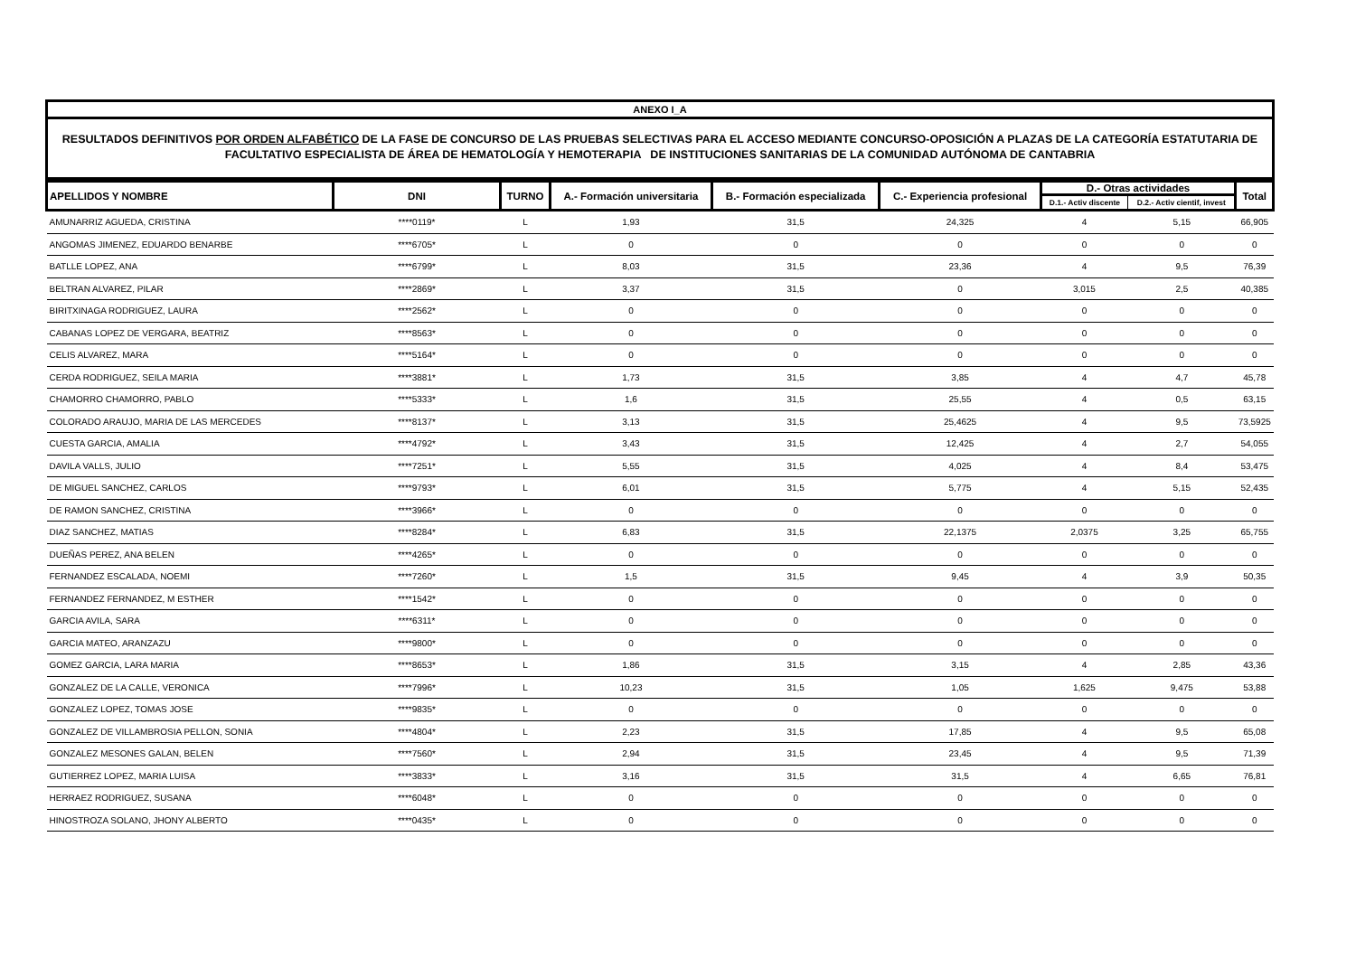ANEXO I_A
RESULTADOS DEFINITIVOS POR ORDEN ALFABÉTICO DE LA FASE DE CONCURSO DE LAS PRUEBAS SELECTIVAS PARA EL ACCESO MEDIANTE CONCURSO-OPOSICIÓN A PLAZAS DE LA CATEGORÍA ESTATUTARIA DE FACULTATIVO ESPECIALISTA DE ÁREA DE HEMATOLOGÍA Y HEMOTERAPIA DE INSTITUCIONES SANITARIAS DE LA COMUNIDAD AUTÓNOMA DE CANTABRIA
| APELLIDOS Y NOMBRE | DNI | TURNO | A.- Formación universitaria | B.- Formación especializada | C.- Experiencia profesional | D.- Otras actividades | | Total |
| --- | --- | --- | --- | --- | --- | --- | --- | --- |
| | | | | | | D.1.- Activ discente | D.2.- Activ cientif, invest | |
| AMUNARRIZ AGUEDA, CRISTINA | ****0119* | L | 1,93 | 31,5 | 24,325 | 4 | 5,15 | 66,905 |
| ANGOMAS JIMENEZ, EDUARDO BENARBE | ****6705* | L | 0 | 0 | 0 | 0 | 0 | 0 |
| BATLLE LOPEZ, ANA | ****6799* | L | 8,03 | 31,5 | 23,36 | 4 | 9,5 | 76,39 |
| BELTRAN ALVAREZ, PILAR | ****2869* | L | 3,37 | 31,5 | 0 | 3,015 | 2,5 | 40,385 |
| BIRITXINAGA RODRIGUEZ, LAURA | ****2562* | L | 0 | 0 | 0 | 0 | 0 | 0 |
| CABANAS LOPEZ DE VERGARA, BEATRIZ | ****8563* | L | 0 | 0 | 0 | 0 | 0 | 0 |
| CELIS ALVAREZ, MARA | ****5164* | L | 0 | 0 | 0 | 0 | 0 | 0 |
| CERDA RODRIGUEZ, SEILA MARIA | ****3881* | L | 1,73 | 31,5 | 3,85 | 4 | 4,7 | 45,78 |
| CHAMORRO CHAMORRO, PABLO | ****5333* | L | 1,6 | 31,5 | 25,55 | 4 | 0,5 | 63,15 |
| COLORADO ARAUJO, MARIA DE LAS MERCEDES | ****8137* | L | 3,13 | 31,5 | 25,4625 | 4 | 9,5 | 73,5925 |
| CUESTA GARCIA, AMALIA | ****4792* | L | 3,43 | 31,5 | 12,425 | 4 | 2,7 | 54,055 |
| DAVILA VALLS, JULIO | ****7251* | L | 5,55 | 31,5 | 4,025 | 4 | 8,4 | 53,475 |
| DE MIGUEL SANCHEZ, CARLOS | ****9793* | L | 6,01 | 31,5 | 5,775 | 4 | 5,15 | 52,435 |
| DE RAMON SANCHEZ, CRISTINA | ****3966* | L | 0 | 0 | 0 | 0 | 0 | 0 |
| DIAZ SANCHEZ, MATIAS | ****8284* | L | 6,83 | 31,5 | 22,1375 | 2,0375 | 3,25 | 65,755 |
| DUEÑAS PEREZ, ANA BELEN | ****4265* | L | 0 | 0 | 0 | 0 | 0 | 0 |
| FERNANDEZ ESCALADA, NOEMI | ****7260* | L | 1,5 | 31,5 | 9,45 | 4 | 3,9 | 50,35 |
| FERNANDEZ FERNANDEZ, M ESTHER | ****1542* | L | 0 | 0 | 0 | 0 | 0 | 0 |
| GARCIA AVILA, SARA | ****6311* | L | 0 | 0 | 0 | 0 | 0 | 0 |
| GARCIA MATEO, ARANZAZU | ****9800* | L | 0 | 0 | 0 | 0 | 0 | 0 |
| GOMEZ GARCIA, LARA MARIA | ****8653* | L | 1,86 | 31,5 | 3,15 | 4 | 2,85 | 43,36 |
| GONZALEZ DE LA CALLE, VERONICA | ****7996* | L | 10,23 | 31,5 | 1,05 | 1,625 | 9,475 | 53,88 |
| GONZALEZ LOPEZ, TOMAS JOSE | ****9835* | L | 0 | 0 | 0 | 0 | 0 | 0 |
| GONZALEZ DE VILLAMBROSIA PELLON, SONIA | ****4804* | L | 2,23 | 31,5 | 17,85 | 4 | 9,5 | 65,08 |
| GONZALEZ MESONES GALAN, BELEN | ****7560* | L | 2,94 | 31,5 | 23,45 | 4 | 9,5 | 71,39 |
| GUTIERREZ LOPEZ, MARIA LUISA | ****3833* | L | 3,16 | 31,5 | 31,5 | 4 | 6,65 | 76,81 |
| HERRAEZ RODRIGUEZ, SUSANA | ****6048* | L | 0 | 0 | 0 | 0 | 0 | 0 |
| HINOSTROZA SOLANO, JHONY ALBERTO | ****0435* | L | 0 | 0 | 0 | 0 | 0 | 0 |